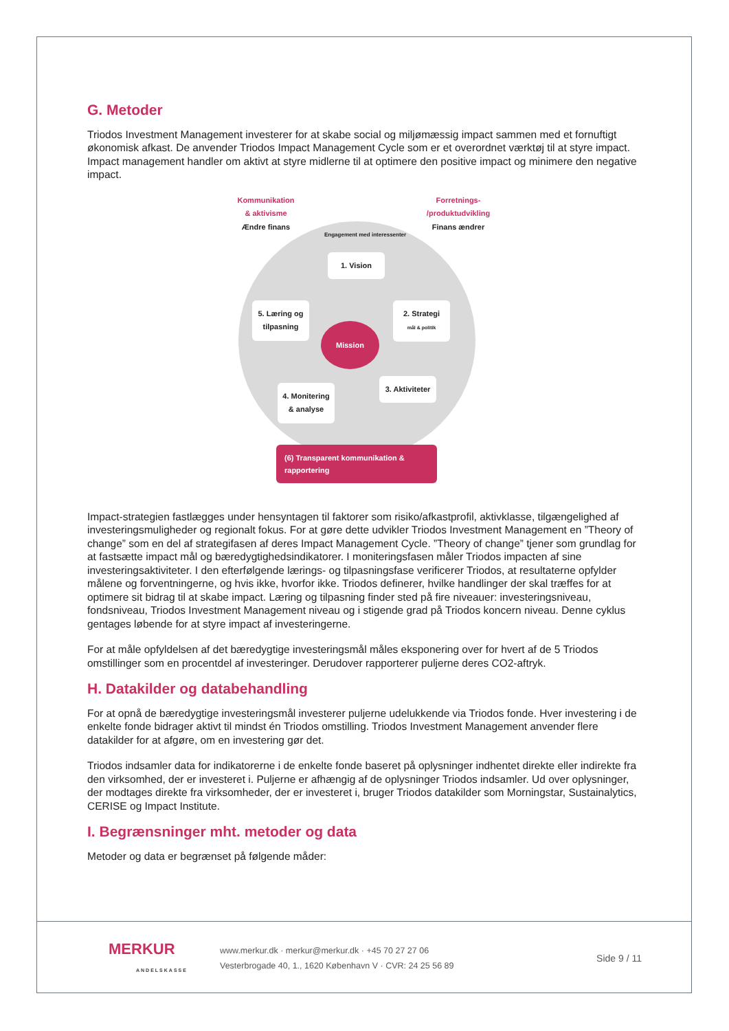G. Metoder
Triodos Investment Management investerer for at skabe social og miljømæssig impact sammen med et fornuftigt økonomisk afkast. De anvender Triodos Impact Management Cycle som er et overordnet værktøj til at styre impact. Impact management handler om aktivt at styre midlerne til at optimere den positive impact og minimere den negative impact.
Kommunikation & aktivisme
Ændre finans
Forretnings- /produktudvikling
Finans ændrer
Engagement med interessenter
1. Vision
2. Strategi
mål & politik
5. Læring og tilpasning
Mission
3. Aktiviteter
4. Monitering & analyse
(6) Transparent kommunikation & rapportering
Impact-strategien fastlægges under hensyntagen til faktorer som risiko/afkastprofil, aktivklasse, tilgængelighed af investeringsmuligheder og regionalt fokus. For at gøre dette udvikler Triodos Investment Management en ”Theory of change” som en del af strategifasen af deres Impact Management Cycle. ”Theory of change” tjener som grundlag for at fastsætte impact mål og bæredygtighedsindikatorer. I moniteringsfasen måler Triodos impacten af sine investeringsaktiviteter. I den efterfølgende lærings- og tilpasningsfase verificerer Triodos, at resultaterne opfylder målene og forventningerne, og hvis ikke, hvorfor ikke. Triodos definerer, hvilke handlinger der skal træffes for at optimere sit bidrag til at skabe impact. Læring og tilpasning finder sted på fire niveauer: investeringsniveau, fondsniveau, Triodos Investment Management niveau og i stigende grad på Triodos koncern niveau. Denne cyklus gentages løbende for at styre impact af investeringerne.
For at måle opfyldelsen af det bæredygtige investeringsmål måles eksponering over for hvert af de 5 Triodos omstillinger som en procentdel af investeringer. Derudover rapporterer puljerne deres CO2-aftryk.
H. Datakilder og databehandling
For at opnå de bæredygtige investeringsmål investerer puljerne udelukkende via Triodos fonde. Hver investering i de enkelte fonde bidrager aktivt til mindst én Triodos omstilling. Triodos Investment Management anvender flere datakilder for at afgøre, om en investering gør det.
Triodos indsamler data for indikatorerne i de enkelte fonde baseret på oplysninger indhentet direkte eller indirekte fra den virksomhed, der er investeret i. Puljerne er afhængig af de oplysninger Triodos indsamler. Ud over oplysninger, der modtages direkte fra virksomheder, der er investeret i, bruger Triodos datakilder som Morningstar, Sustainalytics, CERISE og Impact Institute.
I. Begrænsninger mht. metoder og data
Metoder og data er begrænset på følgende måder:
MERKUR
ANDELSKASSE
www.merkur.dk · merkur@merkur.dk · +45 70 27 27 06
Vesterbrogade 40, 1., 1620 København V · CVR: 24 25 56 89
Side 9 / 11